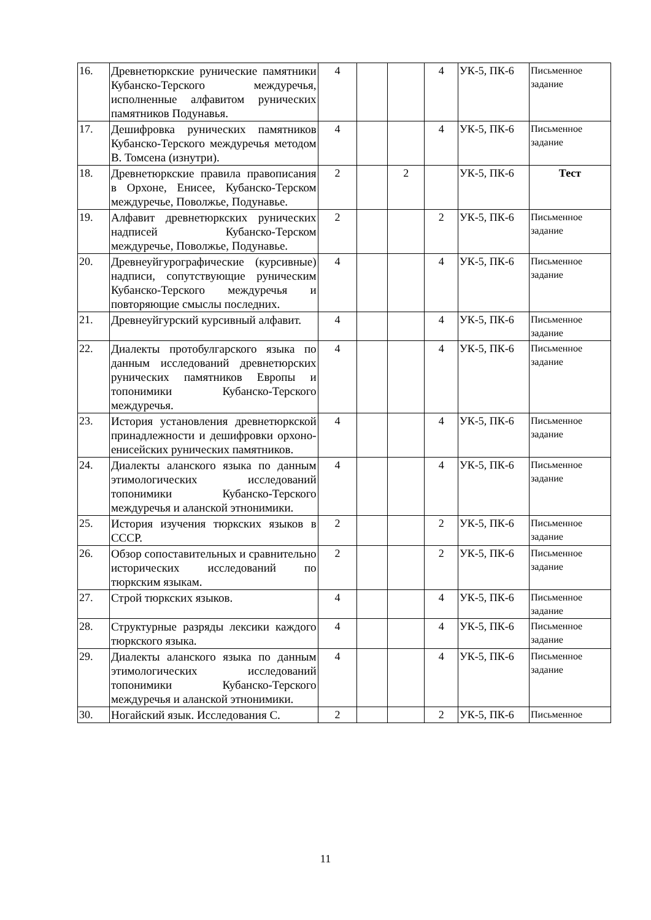| 16. | Древнетюркские рунические памятники Кубанско-Терского междуречья, исполненные алфавитом рунических памятников Подунавья. | 4 | | | 4 | УК-5, ПК-6 | Письменное задание |
| 17. | Дешифровка рунических памятников Кубанско-Терского междуречья методом В. Томсена (изнутри). | 4 | | | 4 | УК-5, ПК-6 | Письменное задание |
| 18. | Древнетюркские правила правописания в Орхоне, Енисее, Кубанско-Терском междуречье, Поволжье, Подунавье. | 2 | | 2 | | УК-5, ПК-6 | Тест |
| 19. | Алфавит древнетюркских рунических надписей Кубанско-Терском междуречье, Поволжье, Подунавье. | 2 | | | 2 | УК-5, ПК-6 | Письменное задание |
| 20. | Древнеуйгурографические (курсивные) надписи, сопутствующие руническим Кубанско-Терского междуречья и повторяющие смыслы последних. | 4 | | | 4 | УК-5, ПК-6 | Письменное задание |
| 21. | Древнеуйгурский курсивный алфавит. | 4 | | | 4 | УК-5, ПК-6 | Письменное задание |
| 22. | Диалекты протобулгарского языка по данным исследований древнетюрских рунических памятников Европы и топонимики Кубанско-Терского междуречья. | 4 | | | 4 | УК-5, ПК-6 | Письменное задание |
| 23. | История установления древнетюркской принадлежности и дешифровки орхоно-енисейских рунических памятников. | 4 | | | 4 | УК-5, ПК-6 | Письменное задание |
| 24. | Диалекты аланского языка по данным этимологических исследований топонимики Кубанско-Терского междуречья и аланской этнонимики. | 4 | | | 4 | УК-5, ПК-6 | Письменное задание |
| 25. | История изучения тюркских языков в СССР. | 2 | | | 2 | УК-5, ПК-6 | Письменное задание |
| 26. | Обзор сопоставительных и сравнительно исторических исследований по тюркским языкам. | 2 | | | 2 | УК-5, ПК-6 | Письменное задание |
| 27. | Строй тюркских языков. | 4 | | | 4 | УК-5, ПК-6 | Письменное задание |
| 28. | Структурные разряды лексики каждого тюркского языка. | 4 | | | 4 | УК-5, ПК-6 | Письменное задание |
| 29. | Диалекты аланского языка по данным этимологических исследований топонимики Кубанско-Терского междуречья и аланской этнонимики. | 4 | | | 4 | УК-5, ПК-6 | Письменное задание |
| 30. | Ногайский язык. Исследования С. | 2 | | | 2 | УК-5, ПК-6 | Письменное |
11